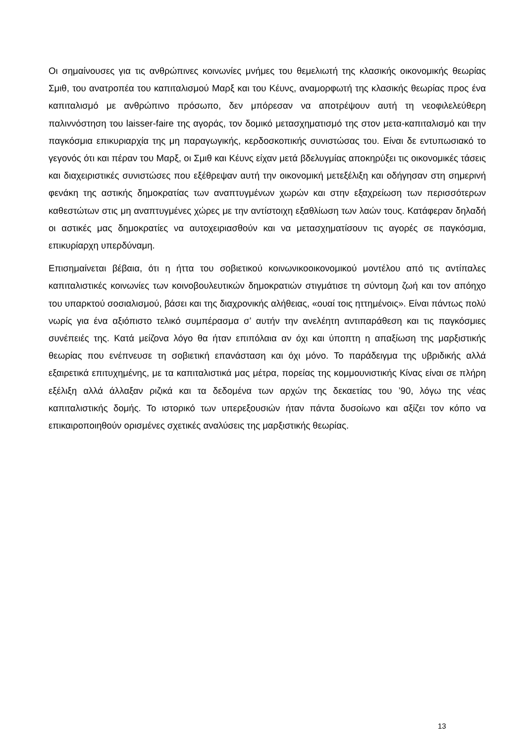Οι σημαίνουσες για τις ανθρώπινες κοινωνίες μνήμες του θεμελιωτή της κλασικής οικονομικής θεωρίας Σμιθ, του ανατροπέα του καπιταλισμού Μαρξ και του Κέυνς, αναμορφωτή της κλασικής θεωρίας προς ένα καπιταλισμό με ανθρώπινο πρόσωπο, δεν μπόρεσαν να αποτρέψουν αυτή τη νεοφιλελεύθερη παλιννόστηση του laisser-faire της αγοράς, τον δομικό μετασχηματισμό της στον μετα-καπιταλισμό και την παγκόσμια επικυριαρχία της μη παραγωγικής, κερδοσκοπικής συνιστώσας του. Είναι δε εντυπωσιακό το γεγονός ότι και πέραν του Μαρξ, οι Σμιθ και Κέυνς είχαν μετά βδελυγμίας αποκηρύξει τις οικονομικές τάσεις και διαχειριστικές συνιστώσες που εξέθρεψαν αυτή την οικονομική μετεξέλιξη και οδήγησαν στη σημερινή φενάκη της αστικής δημοκρατίας των αναπτυγμένων χωρών και στην εξαχρείωση των περισσότερων καθεστώτων στις μη αναπτυγμένες χώρες με την αντίστοιχη εξαθλίωση των λαών τους. Κατάφεραν δηλαδή οι αστικές μας δημοκρατίες να αυτοχειριασθούν και να μετασχηματίσουν τις αγορές σε παγκόσμια, επικυρίαρχη υπερδύναμη.
Επισημαίνεται βέβαια, ότι η ήττα του σοβιετικού κοινωνικοοικονομικού μοντέλου από τις αντίπαλες καπιταλιστικές κοινωνίες των κοινοβουλευτικών δημοκρατιών στιγμάτισε τη σύντομη ζωή και τον απόηχο του υπαρκτού σοσιαλισμού, βάσει και της διαχρονικής αλήθειας, «ουαί τοις ηττημένοις». Είναι πάντως πολύ νωρίς για ένα αξιόπιστο τελικό συμπέρασμα σ’ αυτήν την ανελέητη αντιπαράθεση και τις παγκόσμιες συνέπειές της. Κατά μείζονα λόγο θα ήταν επιπόλαια αν όχι και ύποπτη η απαξίωση της μαρξιστικής θεωρίας που ενέπνευσε τη σοβιετική επανάσταση και όχι μόνο. Το παράδειγμα της υβριδικής αλλά εξαιρετικά επιτυχημένης, με τα καπιταλιστικά μας μέτρα, πορείας της κομμουνιστικής Κίνας είναι σε πλήρη εξέλιξη αλλά άλλαξαν ριζικά και τα δεδομένα των αρχών της δεκαετίας του ’90, λόγω της νέας καπιταλιστικής δομής. Το ιστορικό των υπερεξουσιών ήταν πάντα δυσοίωνο και αξίζει τον κόπο να επικαιροποιηθούν ορισμένες σχετικές αναλύσεις της μαρξιστικής θεωρίας.
13